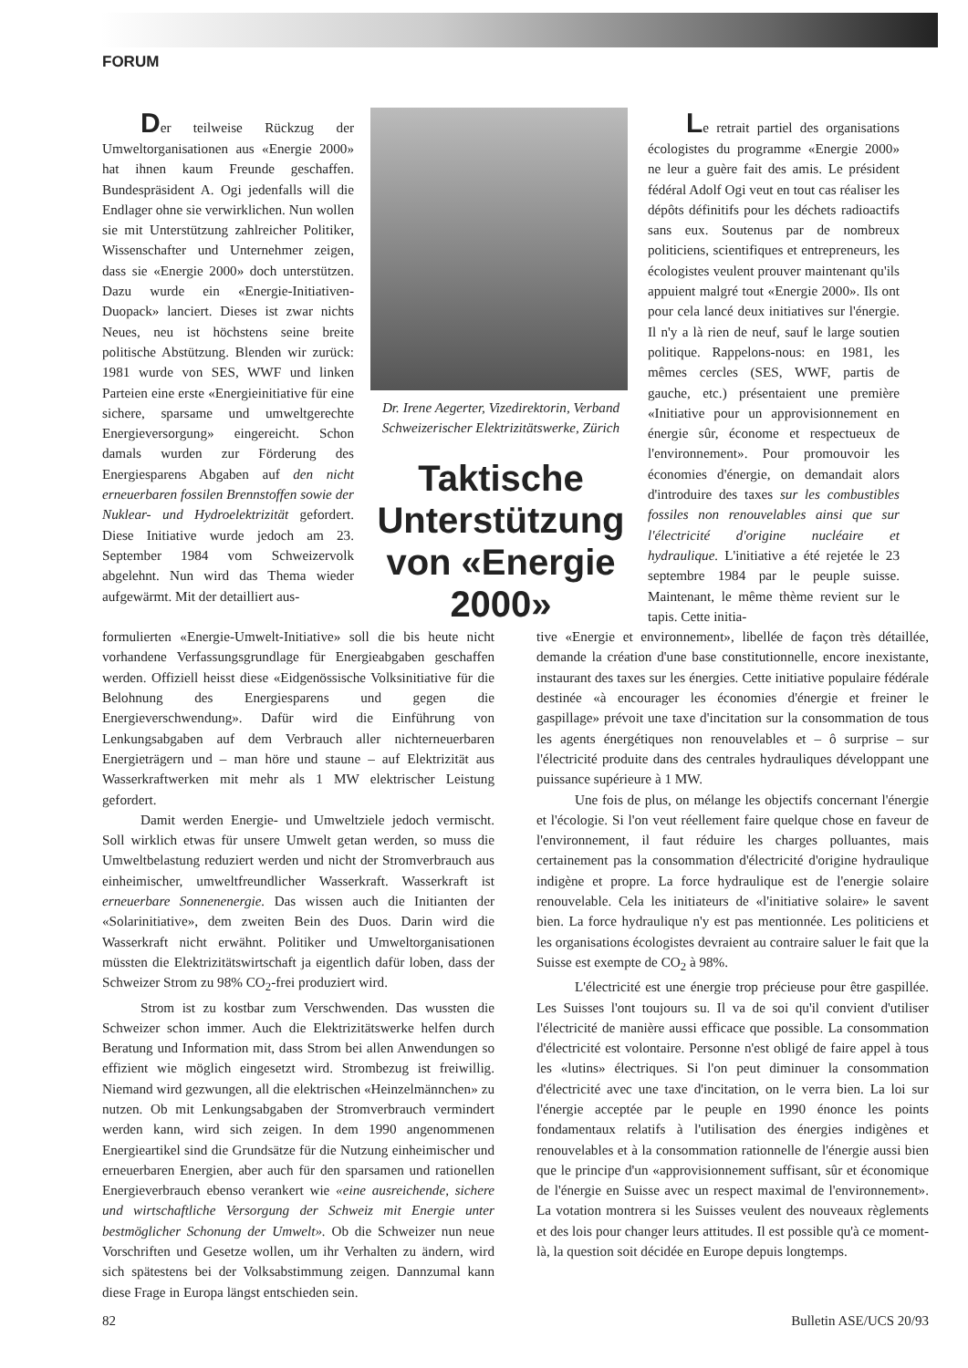FORUM
Der teilweise Rückzug der Umweltorganisationen aus «Energie 2000» hat ihnen kaum Freunde geschaffen. Bundespräsident A. Ogi jedenfalls will die Endlager ohne sie verwirklichen. Nun wollen sie mit Unterstützung zahlreicher Politiker, Wissenschafter und Unternehmer zeigen, dass sie «Energie 2000» doch unterstützen. Dazu wurde ein «Energie-Initiativen-Duopack» lanciert. Dieses ist zwar nichts Neues, neu ist höchstens seine breite politische Abstützung. Blenden wir zurück: 1981 wurde von SES, WWF und linken Parteien eine erste «Energieinitiative für eine sichere, sparsame und umweltgerechte Energieversorgung» eingereicht. Schon damals wurden zur Förderung des Energiesparens Abgaben auf den nicht erneuerbaren fossilen Brennstoffen sowie der Nuklear- und Hydroelektrizität gefordert. Diese Initiative wurde jedoch am 23. September 1984 vom Schweizervolk abgelehnt. Nun wird das Thema wieder aufgewärmt. Mit der detailliert aus-
Dr. Irene Aegerter, Vizedirektorin, Verband Schweizerischer Elektrizitätswerke, Zürich
Taktische Unterstützung von «Energie 2000»
Le retrait partiel des organisations écologistes du programme «Energie 2000» ne leur a guère fait des amis. Le président fédéral Adolf Ogi veut en tout cas réaliser les dépôts définitifs pour les déchets radioactifs sans eux. Soutenus par de nombreux politiciens, scientifiques et entrepreneurs, les écologistes veulent prouver maintenant qu'ils appuient malgré tout «Energie 2000». Ils ont pour cela lancé deux initiatives sur l'énergie. Il n'y a là rien de neuf, sauf le large soutien politique. Rappelons-nous: en 1981, les mêmes cercles (SES, WWF, partis de gauche, etc.) présentaient une première «Initiative pour un approvisionnement en énergie sûr, économe et respectueux de l'environnement». Pour promouvoir les économies d'énergie, on demandait alors d'introduire des taxes sur les combustibles fossiles non renouvelables ainsi que sur l'électricité d'origine nucléaire et hydraulique. L'initiative a été rejetée le 23 septembre 1984 par le peuple suisse. Maintenant, le même thème revient sur le tapis. Cette initia-
formulierten «Energie-Umwelt-Initiative» soll die bis heute nicht vorhandene Verfassungsgrundlage für Energieabgaben geschaffen werden. Offiziell heisst diese «Eidgenössische Volksinitiative für die Belohnung des Energiesparens und gegen die Energieverschwendung». Dafür wird die Einführung von Lenkungsabgaben auf dem Verbrauch aller nichterneuerbaren Energieträgern und – man höre und staune – auf Elektrizität aus Wasserkraftwerken mit mehr als 1 MW elektrischer Leistung gefordert.
Damit werden Energie- und Umweltziele jedoch vermischt. Soll wirklich etwas für unsere Umwelt getan werden, so muss die Umweltbelastung reduziert werden und nicht der Stromverbrauch aus einheimischer, umweltfreundlicher Wasserkraft. Wasserkraft ist erneuerbare Sonnenenergie. Das wissen auch die Initianten der «Solarinitiative», dem zweiten Bein des Duos. Darin wird die Wasserkraft nicht erwähnt. Politiker und Umweltorganisationen müssten die Elektrizitätswirtschaft ja eigentlich dafür loben, dass der Schweizer Strom zu 98% CO<sub>2</sub>-frei produziert wird.
Strom ist zu kostbar zum Verschwenden. Das wussten die Schweizer schon immer. Auch die Elektrizitätswerke helfen durch Beratung und Information mit, dass Strom bei allen Anwendungen so effizient wie möglich eingesetzt wird. Strombezug ist freiwillig. Niemand wird gezwungen, all die elektrischen «Heinzelmännchen» zu nutzen. Ob mit Lenkungsabgaben der Stromverbrauch vermindert werden kann, wird sich zeigen. In dem 1990 angenommenen Energieartikel sind die Grundsätze für die Nutzung einheimischer und erneuerbaren Energien, aber auch für den sparsamen und rationellen Energieverbrauch ebenso verankert wie «eine ausreichende, sichere und wirtschaftliche Versorgung der Schweiz mit Energie unter bestmöglicher Schonung der Umwelt». Ob die Schweizer nun neue Vorschriften und Gesetze wollen, um ihr Verhalten zu ändern, wird sich spätestens bei der Volksabstimmung zeigen. Dannzumal kann diese Frage in Europa längst entschieden sein.
tive «Energie et environnement», libellée de façon très détaillée, demande la création d'une base constitutionnelle, encore inexistante, instaurant des taxes sur les énergies. Cette initiative populaire fédérale destinée «à encourager les économies d'énergie et freiner le gaspillage» prévoit une taxe d'incitation sur la consommation de tous les agents énergétiques non renouvelables et – ô surprise – sur l'électricité produite dans des centrales hydrauliques développant une puissance supérieure à 1 MW.
Une fois de plus, on mélange les objectifs concernant l'énergie et l'écologie. Si l'on veut réellement faire quelque chose en faveur de l'environnement, il faut réduire les charges polluantes, mais certainement pas la consommation d'électricité d'origine hydraulique indigène et propre. La force hydraulique est de l'energie solaire renouvelable. Cela les initiateurs de «l'initiative solaire» le savent bien. La force hydraulique n'y est pas mentionnée. Les politiciens et les organisations écologistes devraient au contraire saluer le fait que la Suisse est exempte de CO<sub>2</sub> à 98%.
L'électricité est une énergie trop précieuse pour être gaspillée. Les Suisses l'ont toujours su. Il va de soi qu'il convient d'utiliser l'électricité de manière aussi efficace que possible. La consommation d'électricité est volontaire. Personne n'est obligé de faire appel à tous les «lutins» électriques. Si l'on peut diminuer la consommation d'électricité avec une taxe d'incitation, on le verra bien. La loi sur l'énergie acceptée par le peuple en 1990 énonce les points fondamentaux relatifs à l'utilisation des énergies indigènes et renouvelables et à la consommation rationnelle de l'énergie aussi bien que le principe d'un «approvisionnement suffisant, sûr et économique de l'énergie en Suisse avec un respect maximal de l'environnement». La votation montrera si les Suisses veulent des nouveaux règlements et des lois pour changer leurs attitudes. Il est possible qu'à ce moment-là, la question soit décidée en Europe depuis longtemps.
82 Bulletin ASE/UCS 20/93